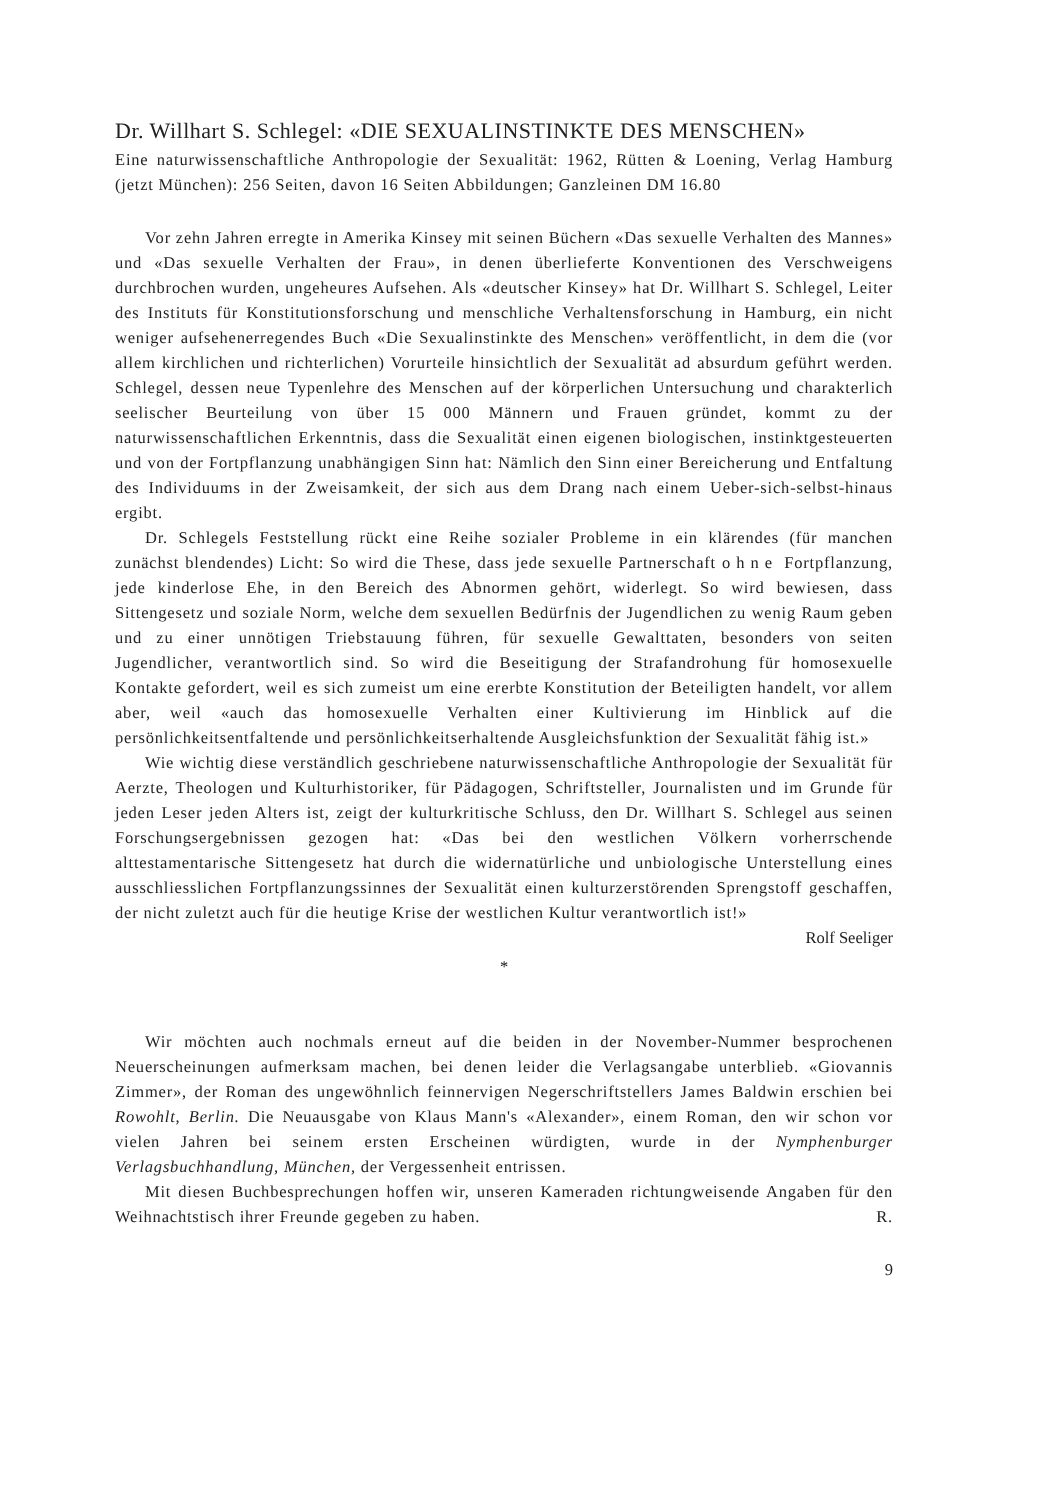Dr. Willhart S. Schlegel: «DIE SEXUALINSTINKTE DES MENSCHEN»
Eine naturwissenschaftliche Anthropologie der Sexualität: 1962, Rütten & Loening, Verlag Hamburg (jetzt München): 256 Seiten, davon 16 Seiten Abbildungen; Ganzleinen DM 16.80
Vor zehn Jahren erregte in Amerika Kinsey mit seinen Büchern «Das sexuelle Verhalten des Mannes» und «Das sexuelle Verhalten der Frau», in denen überlieferte Konventionen des Verschweigens durchbrochen wurden, ungeheures Aufsehen. Als «deutscher Kinsey» hat Dr. Willhart S. Schlegel, Leiter des Instituts für Konstitutionsforschung und menschliche Verhaltensforschung in Hamburg, ein nicht weniger aufsehenerregendes Buch «Die Sexualinstinkte des Menschen» veröffentlicht, in dem die (vor allem kirchlichen und richterlichen) Vorurteile hinsichtlich der Sexualität ad absurdum geführt werden. Schlegel, dessen neue Typenlehre des Menschen auf der körperlichen Untersuchung und charakterlich seelischer Beurteilung von über 15 000 Männern und Frauen gründet, kommt zu der naturwissenschaftlichen Erkenntnis, dass die Sexualität einen eigenen biologischen, instinktgesteuerten und von der Fortpflanzung unabhängigen Sinn hat: Nämlich den Sinn einer Bereicherung und Entfaltung des Individuums in der Zweisamkeit, der sich aus dem Drang nach einem Ueber-sich-selbst-hinaus ergibt.
Dr. Schlegels Feststellung rückt eine Reihe sozialer Probleme in ein klärendes (für manchen zunächst blendendes) Licht: So wird die These, dass jede sexuelle Partnerschaft ohne Fortpflanzung, jede kinderlose Ehe, in den Bereich des Abnormen gehört, widerlegt. So wird bewiesen, dass Sittengesetz und soziale Norm, welche dem sexuellen Bedürfnis der Jugendlichen zu wenig Raum geben und zu einer unnötigen Triebstauung führen, für sexuelle Gewalttaten, besonders von seiten Jugendlicher, verantwortlich sind. So wird die Beseitigung der Strafandrohung für homosexuelle Kontakte gefordert, weil es sich zumeist um eine ererbte Konstitution der Beteiligten handelt, vor allem aber, weil «auch das homosexuelle Verhalten einer Kultivierung im Hinblick auf die persönlichkeitsentfaltende und persönlichkeitserhaltende Ausgleichsfunktion der Sexualität fähig ist.»
Wie wichtig diese verständlich geschriebene naturwissenschaftliche Anthropologie der Sexualität für Aerzte, Theologen und Kulturhistoriker, für Pädagogen, Schriftsteller, Journalisten und im Grunde für jeden Leser jeden Alters ist, zeigt der kulturkritische Schluss, den Dr. Willhart S. Schlegel aus seinen Forschungsergebnissen gezogen hat: «Das bei den westlichen Völkern vorherrschende alttestamentarische Sittengesetz hat durch die widernatürliche und unbiologische Unterstellung eines ausschliesslichen Fortpflanzungssinnes der Sexualität einen kulturzerstörenden Sprengstoff geschaffen, der nicht zuletzt auch für die heutige Krise der westlichen Kultur verantwortlich ist!»
Rolf Seeliger
*
Wir möchten auch nochmals erneut auf die beiden in der November-Nummer besprochenen Neuerscheinungen aufmerksam machen, bei denen leider die Verlagsangabe unterblieb. «Giovannis Zimmer», der Roman des ungewöhnlich feinnervigen Negerschriftstellers James Baldwin erschien bei Rowohlt, Berlin. Die Neuausgabe von Klaus Mann's «Alexander», einem Roman, den wir schon vor vielen Jahren bei seinem ersten Erscheinen würdigten, wurde in der Nymphenburger Verlagsbuchhandlung, München, der Vergessenheit entrissen.
Mit diesen Buchbesprechungen hoffen wir, unseren Kameraden richtungweisende Angaben für den Weihnachtstisch ihrer Freunde gegeben zu haben. R.
9